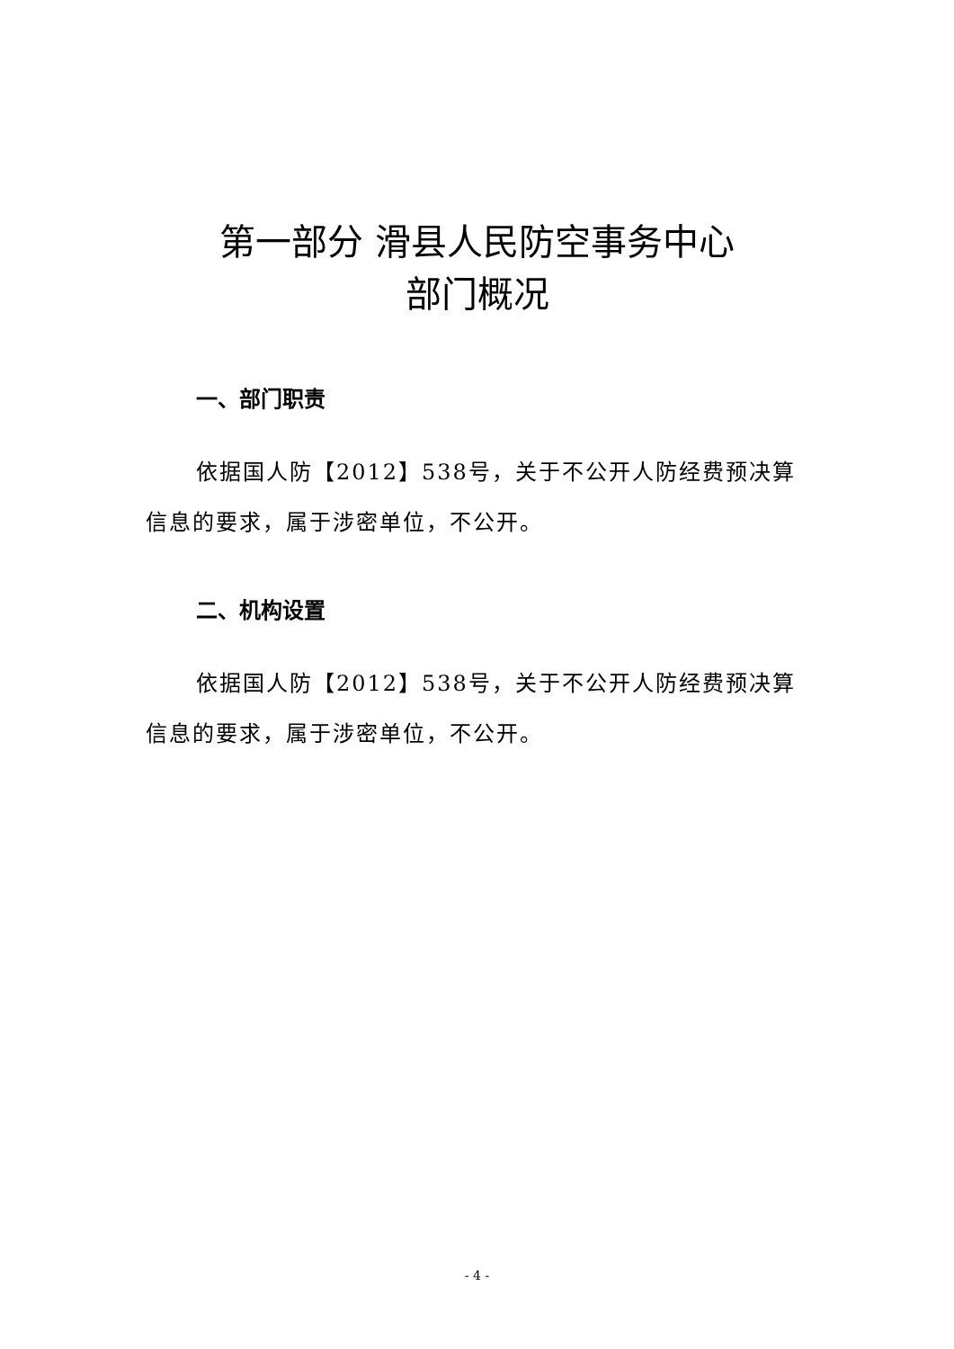第一部分 滑县人民防空事务中心
部门概况
一、部门职责
依据国人防【2012】538号，关于不公开人防经费预决算信息的要求，属于涉密单位，不公开。
二、机构设置
依据国人防【2012】538号，关于不公开人防经费预决算信息的要求，属于涉密单位，不公开。
- 4 -